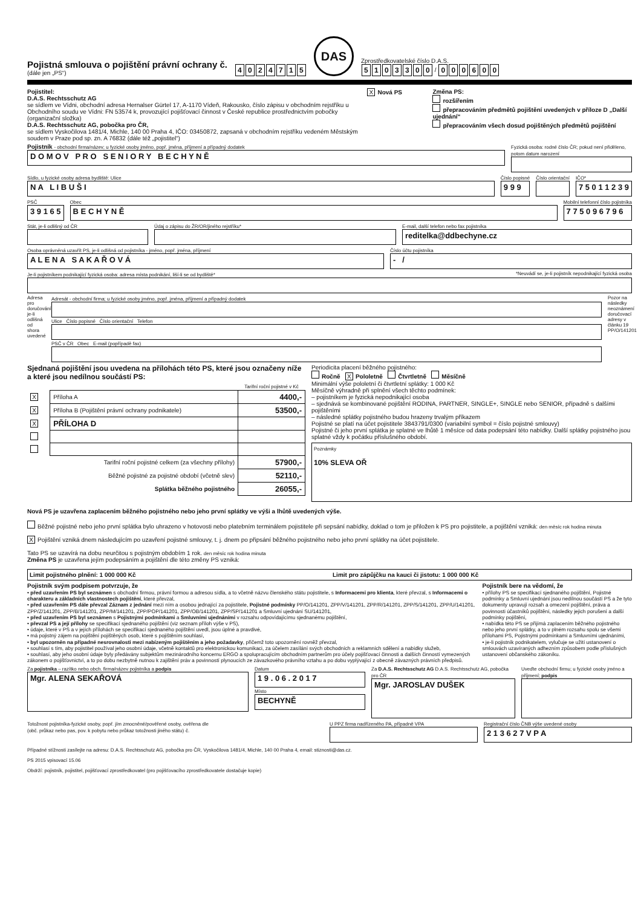Pojistná smlouva o pojištění právní ochrany č.
(dále jen „PS“)
4024715
DAS
Zprostředkovatelské číslo D.A.S.
5103300 / 000600
Pojistitel:
D.A.S. Rechtsschutz AG
se sídlem ve Vídni, obchodní adresa Hernalser Gürtel 17, A-1170 Vídeň, Rakousko, číslo zápisu v obchodním rejstříku u Obchodního soudu ve Vídni: FN 53574 k, provozující pojišťovací činnost v České republice prostřednictvím pobočky (organizační složka)
D.A.S. Rechtsschutz AG, pobočka pro ČR,
se sídlem Vyskočilova 1481/4, Michle, 140 00 Praha 4, IČO: 03450872, zapsaná v obchodním rejstříku vedeném Městským soudem v Praze pod sp. zn. A 76832 (dále též „pojistitel“)
X Nová PS Změna PS:
rozšířením
přepracováním předmětů pojištění uvedených v příloze D „Další ujednání“
přepracováním všech dosud pojištěných předmětů pojištění
Pojistník - obchodní firma/název; u fyzické osoby jméno, popř. jména, příjmení a případný dodatek
D O M O V P R O S E N I O R Y B E C H Y N Ě
Fyzická osoba: rodné číslo ČR; pokud není přiděleno, potom datum narození
Sídlo, u fyzické osoby adresa bydliště: Ulice
N A L I B U Š I
Číslo popisné
9 9 9
Číslo orientační IČO*
7 5 0 1 1 2 3 9
PSČ
3 9 1 6 5
Obec
B E C H Y N Ě
Mobilní telefonní číslo pojistníka
7 7 5 0 9 6 7 9 6
Stát, je-li odlišný od ČR Údaj o zápisu do ŽR/OR/jiného rejstříku* E-mail, další telefon nebo fax pojistníka
reditelka@ddbechyne.cz
Osoba oprávněná uzavřít PS, je-li odlišná od pojistníka - jméno, popř. jména, příjmení
A L E N A S A K A Ř O V Á
Číslo účtu pojistníka
- /
Je-li pojistníkem podnikající fyzická osoba: adresa místa podnikání, liší-li se od bydliště* *Neuvádí se, je-li pojistník nepodnikající fyzická osoba
Adresa pro doručování, je-li odlišná od shora uvedené
Adresát - obchodní firma; u fyzické osoby jméno, popř. jména, příjmení a případný dodatek
Ulice Číslo popisné Číslo orientační Telefon
PSČ v ČR Obec E-mail (popřípadě fax)
Pozor na následky neoznámení doručovací adresy v článku 19 PP/O/141201
Sjednaná pojištění jsou uvedena na přílohách této PS, které jsou označeny níže a které jsou nedílnou součástí PS:
| | | Tarifní roční pojistné v Kč |
| --- | --- | --- |
| X | Příloha A | 4400,- |
| X | Příloha B (Pojištění právní ochrany podnikatele) | 53500,- |
| X | PŘÍLOHA D | |
| | Tarifní roční pojistné celkem (za všechny přílohy) | 57900,- |
| | Běžné pojistné za pojistné období (včetně slev) | 52110,- |
| | Splátka běžného pojistného | 26055,- |
Periodicita placení běžného pojistného:
Ročně X Pololetně Čtvrtletně Měsíčně
Minimální výše pololetní či čtvrtletní splátky: 1 000 Kč
Měsíčně výhradně při splnění všech těchto podmínek:
– pojistníkem je fyzická nepodnikající osoba
– sjednává se kombinované pojištění RODINA, PARTNER, SINGLE+, SINGLE nebo SENIOR, případně s dalšími pojištěními
– následné splátky pojistného budou hrazeny trvalým příkazem
Pojistné se platí na účet pojistitele 3843791/0300 (variabilní symbol = číslo pojistné smlouvy)
Pojistné či jeho první splátka je splatné ve lhůtě 1 měsíce od data podepsání této nabídky. Další splátky pojistného jsou splatné vždy k počátku příslušného období.
Poznámky
10% SLEVA OŘ
Nová PS je uzavřena zaplacením běžného pojistného nebo jeho první splátky ve výši a lhůtě uvedených výše.
Běžné pojistné nebo jeho první splátka bylo uhrazeno v hotovosti nebo platebním terminálem pojistitele při sepsání nabídky, doklad o tom je přiložen k PS pro pojistitele, a pojištění vzniká: den měsíc rok hodina minuta
X Pojištění vzniká dnem následujícím po uzavření pojistné smlouvy, t. j. dnem po připsání běžného pojistného nebo jeho první splátky na účet pojistitele.
Tato PS se uzavírá na dobu neurčitou s pojistným obdobím 1 rok. den měsíc rok hodina minuta
Změna PS je uzavřena jejím podepsáním a pojištění dle této změny PS vzniká:
Limit pojistného plnění: 1 000 000 Kč Limit pro zápůjčku na kauci či jistotu: 1 000 000 Kč
Pojistník svým podpisem potvrzuje, že
• před uzavřením PS byl seznámen s obchodní firmou, právní formou a adresou sídla, a to včetně názvu členského státu pojistitele, s Informacemi pro klienta, které převzal, s Informacemi o charakteru a základních vlastnostech pojištění, které převzal,
• před uzavřením PS dále převzal Záznam z jednání mezi ním a osobou jednající za pojistitele, Pojistné podmínky PP/O/141201, ZPP/V/141201, ZPP/R/141201, ZPP/S/141201, ZPP/U/141201, ZPP/Z/141201, ZPP/B/141201, ZPP/M/141201, ZPP/POP/141201, ZPP/OB/141201, ZPP/SP/141201 a Smluvní ujednání SU/141201,
• před uzavřením PS byl seznámen s Pojistnými podmínkami a Smluvními ujednáními v rozsahu odpovídajícímu sjednanému pojištění,
• převzal PS a její přílohy se specifikací sjednaného pojištění (viz seznam příloh výše v PS),
• údaje, které v PS a v jejích přílohách se specifikací sjednaného pojištění uvedl, jsou úplné a pravdivé,
• má pojistný zájem na pojištění pojištěných osob, které s pojištěním souhlasí,
• byl upozorněn na případné nesrovnalosti mezi nabízeným pojištěním a jeho požadavky, přičemž toto upozornění rovněž převzal,
• souhlasí s tím, aby pojistitel používal jeho osobní údaje, včetně kontaktů pro elektronickou komunikaci, za účelem zasílání svých obchodních a reklamních sdělení a nabídky služeb,
• souhlasí, aby jeho osobní údaje byly předávány subjektům mezinárodního koncernu ERGO a spolupracujícím obchodním partnerům pro účely pojišťovací činnosti a dalších činností vymezených zákonem o pojišťovnictví, a to po dobu nezbytně nutnou k zajištění práv a povinností plynoucích ze závazkového právního vztahu a po dobu vyplývající z obecně závazných právních předpisů.
Pojistník bere na vědomí, že
• přílohy PS se specifikací sjednaného pojištění, Pojistné podmínky a Smluvní ujednání jsou nedílnou součástí PS a že tyto dokumenty upravují rozsah a omezení pojištění, práva a povinnosti účastníků pojištění, následky jejich porušení a další podmínky pojištění,
• nabídka této PS se přijímá zaplacením běžného pojistného nebo jeho první splátky, a to v plném rozsahu spolu se všemi přílohami PS, Pojistnými podmínkami a Smluvními ujednáními,
• je-li pojistník podnikatelem, vylučuje se užití ustanovení o smlouvách uzavíraných adhezním způsobem podle příslušných ustanovení občanského zákoníku.
Za pojistníka – razítko nebo obch. firma/název pojistníka a podpis
Mgr. ALENA SEKAŘOVÁ
Datum
1 9 . 0 6 . 2 0 1 7
Místo
BECHYNĚ
Za D.A.S. Rechtsschutz AG D.A.S. Rechtsschutz AG, pobočka pro ČR
Mgr. JAROSLAV DUŠEK
Uveďte obchodní firmu; u fyzické osoby jméno a příjmení; podpis
Totožnost pojistníka-fyzické osoby, popř. jím zmocněné/pověřené osoby, ověřena dle
(obč. průkaz nebo pas, pov. k pobytu nebo průkaz totožnosti jiného státu) č.
U PPZ firma nadřízeného PA, případně VPA
Registrační číslo ČNB výše uvedené osoby
2 1 3 6 2 7 V P A
Případné stížnosti zasílejte na adresu: D.A.S. Rechtsschutz AG, pobočka pro ČR, Vyskočilova 1481/4, Michle, 140 00 Praha 4, email: stiznosti@das.cz.
PS 2015 vpisovací 15.06
Obdrží: pojistník, pojistitel, pojišťovací zprostředkovatel (pro pojišťovacího zprostředkovatele dostačuje kopie)